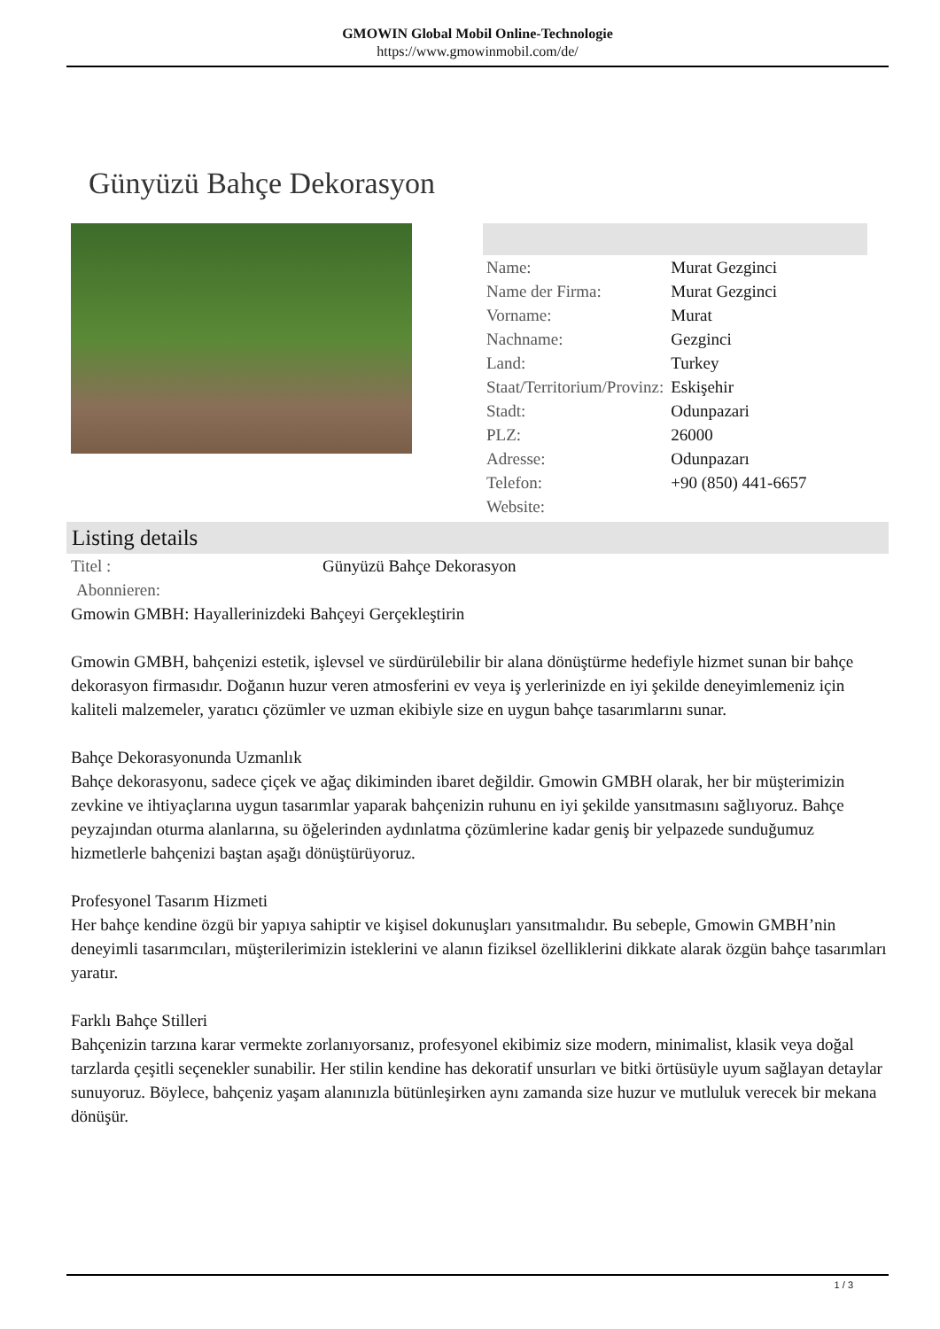GMOWIN Global Mobil Online-Technologie
https://www.gmowinmobil.com/de/
Günyüzü Bahçe Dekorasyon
| Name: | Murat Gezginci |
| Name der Firma: | Murat Gezginci |
| Vorname: | Murat |
| Nachname: | Gezginci |
| Land: | Turkey |
| Staat/Territorium/Provinz: | Eskişehir |
| Stadt: | Odunpazari |
| PLZ: | 26000 |
| Adresse: | Odunpazarı |
| Telefon: | +90 (850) 441-6657 |
| Website: | |
Listing details
| Titel : | Günyüzü Bahçe Dekorasyon |
| Abonnieren: | |
Gmowin GMBH: Hayallerinizdeki Bahçeyi Gerçekleştirin
Gmowin GMBH, bahçenizi estetik, işlevsel ve sürdürülebilir bir alana dönüştürme hedefiyle hizmet sunan bir bahçe dekorasyon firmasıdır. Doğanın huzur veren atmosferini ev veya iş yerlerinizde en iyi şekilde deneyimlemeniz için kaliteli malzemeler, yaratıcı çözümler ve uzman ekibiyle size en uygun bahçe tasarımlarını sunar.
Bahçe Dekorasyonunda Uzmanlık
Bahçe dekorasyonu, sadece çiçek ve ağaç dikiminden ibaret değildir. Gmowin GMBH olarak, her bir müşterimizin zevkine ve ihtiyaçlarına uygun tasarımlar yaparak bahçenizin ruhunu en iyi şekilde yansıtmasını sağlıyoruz. Bahçe peyzajından oturma alanlarına, su öğelerinden aydınlatma çözümlerine kadar geniş bir yelpazede sunduğumuz hizmetlerle bahçenizi baştan aşağı dönüştürüyoruz.
Profesyonel Tasarım Hizmeti
Her bahçe kendine özgü bir yapıya sahiptir ve kişisel dokunuşları yansıtmalıdır. Bu sebeple, Gmowin GMBH’nin deneyimli tasarımcıları, müşterilerimizin isteklerini ve alanın fiziksel özelliklerini dikkate alarak özgün bahçe tasarımları yaratır.
Farklı Bahçe Stilleri
Bahçenizin tarzına karar vermekte zorlanıyorsanız, profesyonel ekibimiz size modern, minimalist, klasik veya doğal tarzlarda çeşitli seçenekler sunabilir. Her stilin kendine has dekoratif unsurları ve bitki örtüsüyle uyum sağlayan detaylar sunuyoruz. Böylece, bahçeniz yaşam alanınızla bütünleşirken aynı zamanda size huzur ve mutluluk verecek bir mekana dönüşür.
1 / 3